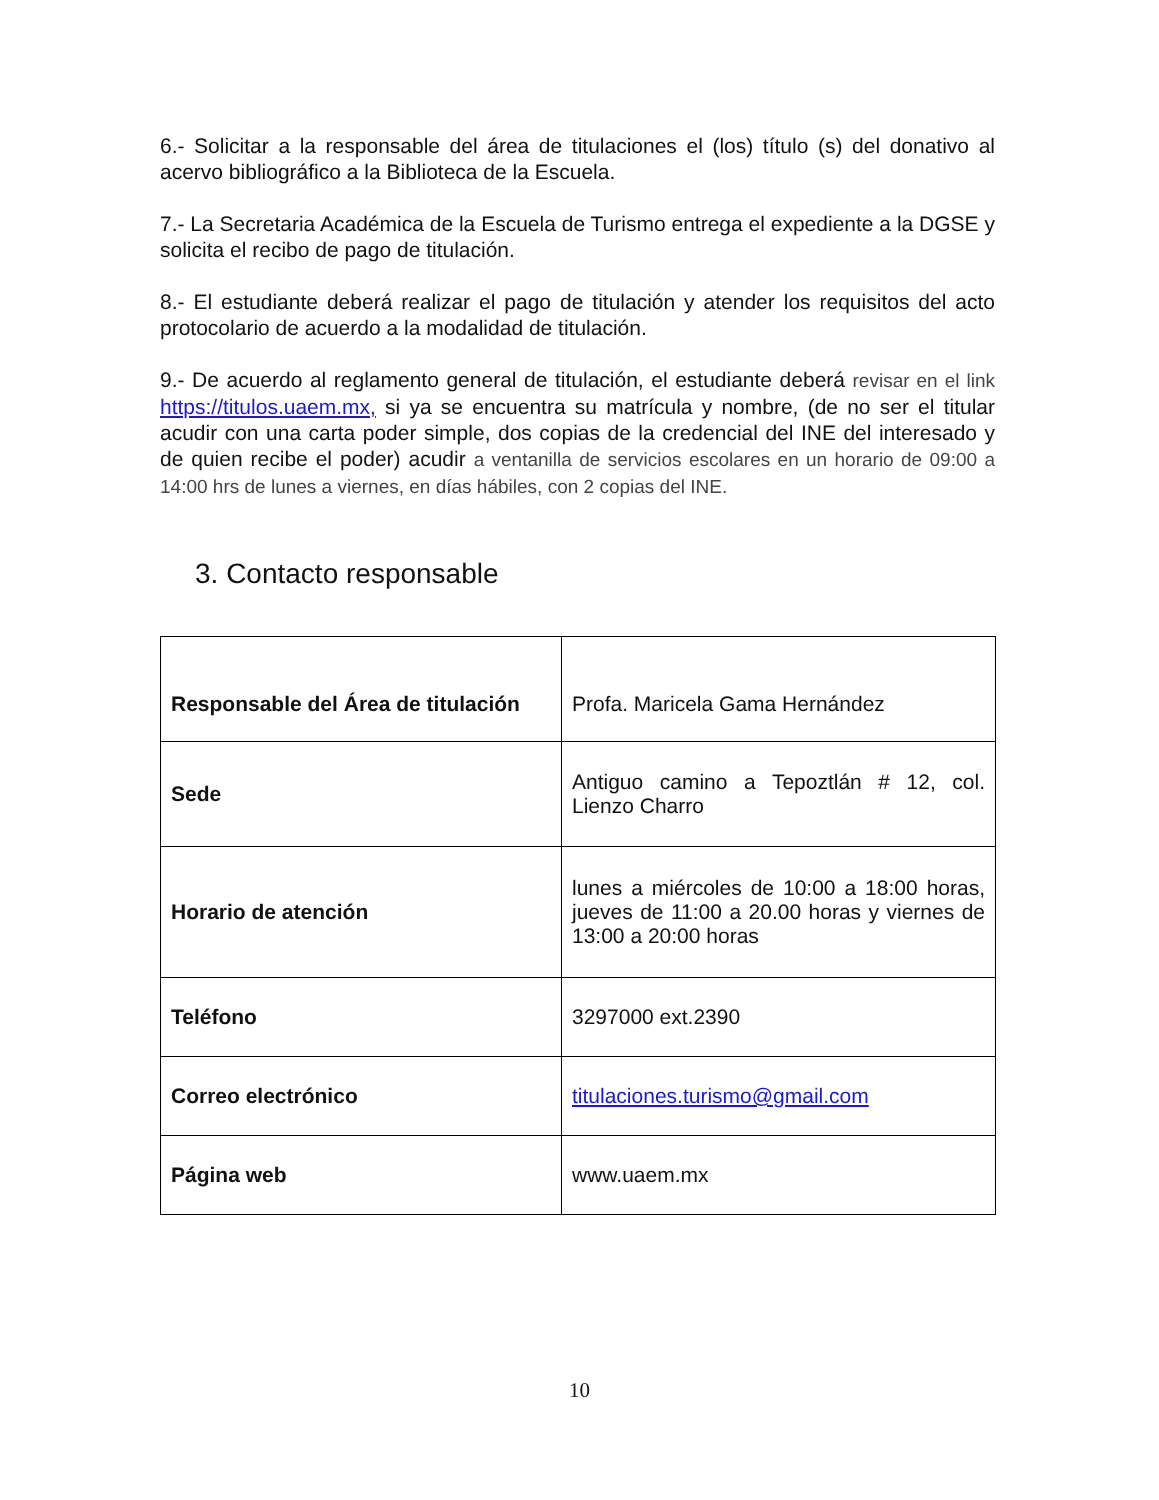6.- Solicitar a la responsable del área de titulaciones el (los) título (s) del donativo al acervo bibliográfico a la Biblioteca de la Escuela.
7.- La Secretaria Académica de la Escuela de Turismo entrega el expediente a la DGSE y solicita el recibo de pago de titulación.
8.- El estudiante deberá realizar el pago de titulación y atender los requisitos del acto protocolario de acuerdo a la modalidad de titulación.
9.- De acuerdo al reglamento general de titulación, el estudiante deberá revisar en el link https://titulos.uaem.mx, si ya se encuentra su matrícula y nombre, (de no ser el titular acudir con una carta poder simple, dos copias de la credencial del INE del interesado y de quien recibe el poder) acudir a ventanilla de servicios escolares en un horario de 09:00 a 14:00 hrs de lunes a viernes, en días hábiles, con 2 copias del INE.
3. Contacto responsable
| Responsable del Área de titulación | Profa. Maricela Gama Hernández |
| Sede | Antiguo camino a Tepoztlán # 12, col. Lienzo Charro |
| Horario de atención | lunes a miércoles de 10:00 a 18:00 horas, jueves de 11:00 a 20.00 horas y viernes de 13:00 a 20:00 horas |
| Teléfono | 3297000 ext.2390 |
| Correo electrónico | titulaciones.turismo@gmail.com |
| Página web | www.uaem.mx |
10